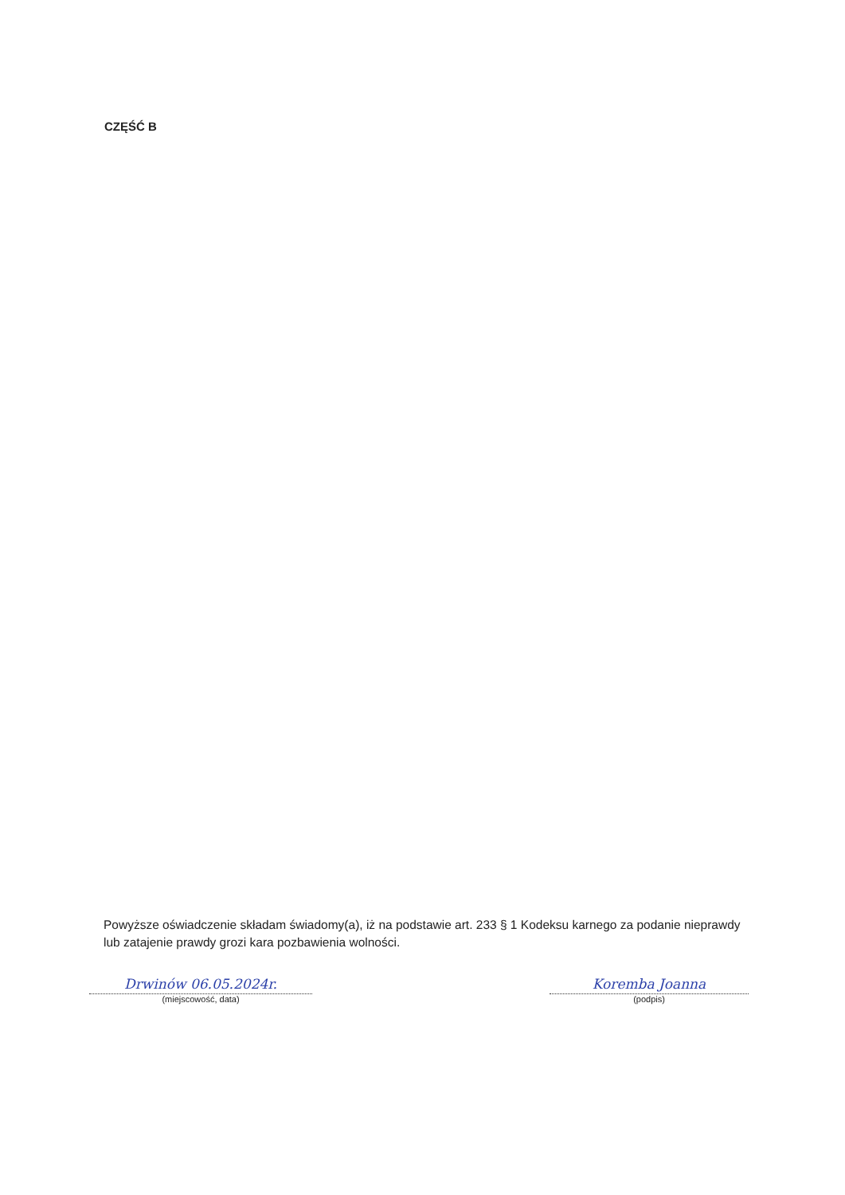CZĘŚĆ B
Powyższe oświadczenie składam świadomy(a), iż na podstawie art. 233 § 1 Kodeksu karnego za podanie nieprawdy lub zatajenie prawdy grozi kara pozbawienia wolności.
Drwinów 06.05.2024r.
(miejscowość, data)
Koremba Joanna
(podpis)